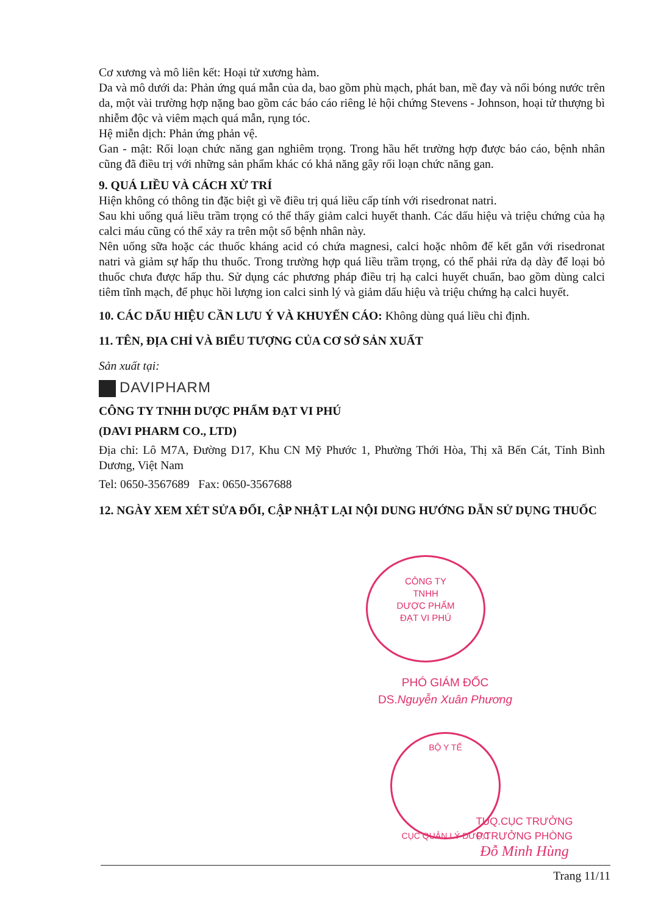Cơ xương và mô liên kết: Hoại tử xương hàm.
Da và mô dưới da: Phản ứng quá mẫn của da, bao gồm phù mạch, phát ban, mề đay và nổi bóng nước trên da, một vài trường hợp nặng bao gồm các báo cáo riêng lẻ hội chứng Stevens - Johnson, hoại tử thượng bì nhiễm độc và viêm mạch quá mẫn, rụng tóc.
Hệ miễn dịch: Phản ứng phản vệ.
Gan - mật: Rối loạn chức năng gan nghiêm trọng. Trong hầu hết trường hợp được báo cáo, bệnh nhân cũng đã điều trị với những sản phẩm khác có khả năng gây rối loạn chức năng gan.
9. QUÁ LIỀU VÀ CÁCH XỬ TRÍ
Hiện không có thông tin đặc biệt gì về điều trị quá liều cấp tính với risedronat natri.
Sau khi uống quá liều trầm trọng có thể thấy giảm calci huyết thanh. Các dấu hiệu và triệu chứng của hạ calci máu cũng có thể xảy ra trên một số bệnh nhân này.
Nên uống sữa hoặc các thuốc kháng acid có chứa magnesi, calci hoặc nhôm để kết gắn với risedronat natri và giảm sự hấp thu thuốc. Trong trường hợp quá liều trầm trọng, có thể phải rửa dạ dày để loại bỏ thuốc chưa được hấp thu. Sử dụng các phương pháp điều trị hạ calci huyết chuẩn, bao gồm dùng calci tiêm tĩnh mạch, để phục hồi lượng ion calci sinh lý và giảm dấu hiệu và triệu chứng hạ calci huyết.
10. CÁC DẤU HIỆU CẦN LƯU Ý VÀ KHUYẾN CÁO: Không dùng quá liều chỉ định.
11. TÊN, ĐỊA CHỈ VÀ BIỂU TƯỢNG CỦA CƠ SỞ SẢN XUẤT
Sản xuất tại:
DAVIPHARM
CÔNG TY TNHH DƯỢC PHẨM ĐẠT VI PHÚ
(DAVI PHARM CO., LTD)
Địa chỉ: Lô M7A, Đường D17, Khu CN Mỹ Phước 1, Phường Thới Hòa, Thị xã Bến Cát, Tỉnh Bình Dương, Việt Nam
Tel: 0650-3567689 Fax: 0650-3567688
12. NGÀY XEM XÉT SỬA ĐỔI, CẬP NHẬT LẠI NỘI DUNG HƯỚNG DẪN SỬ DỤNG THUỐC
CÔNG TY
TNHH
DƯỢC PHẨM
ĐẠT VI PHÚ
PHÓ GIÁM ĐỐC
DS.Nguyễn Xuân Phương
BỘ Y TẾ
CỤC QUẢN LÝ DƯỢC
TUQ.CỤC TRƯỞNG
P.TRƯỞNG PHÒNG
Đỗ Minh Hùng
Trang 11/11